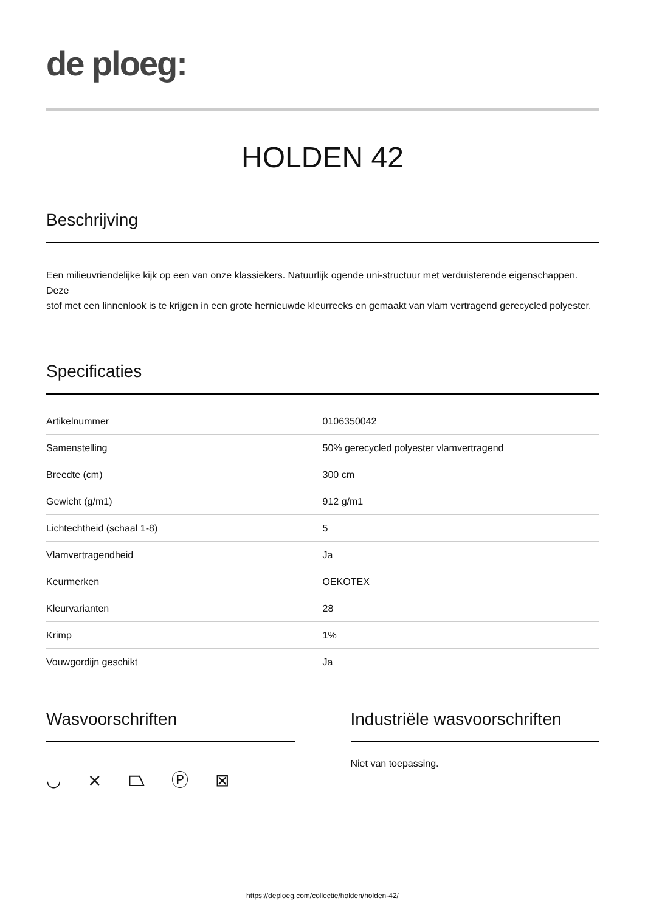de ploeg:
HOLDEN 42
Beschrijving
Een milieuvriendelijke kijk op een van onze klassiekers. Natuurlijk ogende uni-structuur met verduisterende eigenschappen. Deze
stof met een linnenlook is te krijgen in een grote hernieuwde kleurreeks en gemaakt van vlam vertragend gerecycled polyester.
Specificaties
| Artikelnummer | 0106350042 |
| Samenstelling | 50% gerecycled polyester vlamvertragend |
| Breedte (cm) | 300 cm |
| Gewicht (g/m1) | 912 g/m1 |
| Lichtechtheid (schaal 1-8) | 5 |
| Vlamvertragendheid | Ja |
| Keurmerken | OEKOTEX |
| Kleurvarianten | 28 |
| Krimp | 1% |
| Vouwgordijn geschikt | Ja |
Wasvoorschriften
◡ ⨯ ⏢ Ⓟ ⊠
Industriële wasvoorschriften
Niet van toepassing.
https://deploeg.com/collectie/holden/holden-42/